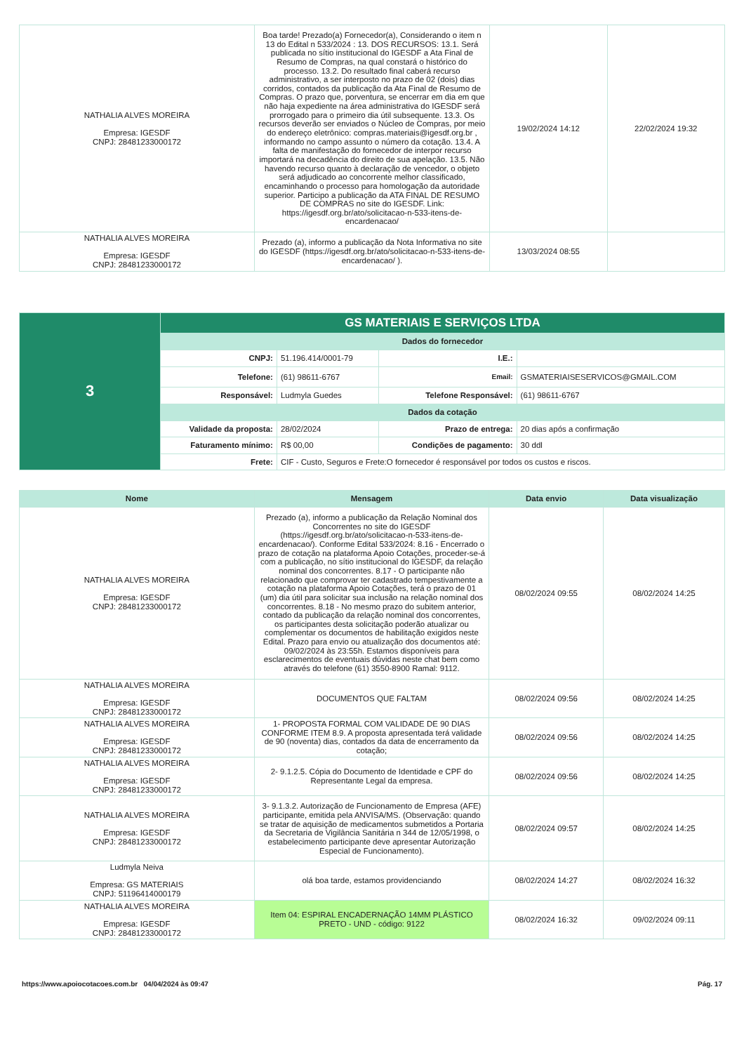| NATHALIA ALVES MOREIRA Empresa: IGESDF CNPJ: 28481233000172 | Boa tarde! Prezado(a) Fornecedor(a), Considerando o item n 13 do Edital n 533/2024 : 13. DOS RECURSOS: 13.1. Será publicada no sítio institucional do IGESDF a Ata Final de Resumo de Compras, na qual constará o histórico do processo. 13.2. Do resultado final caberá recurso administrativo, a ser interposto no prazo de 02 (dois) dias corridos, contados da publicação da Ata Final de Resumo de Compras. O prazo que, porventura, se encerrar em dia em que não haja expediente na área administrativa do IGESDF será prorrogado para o primeiro dia útil subsequente. 13.3. Os recursos deverão ser enviados o Núcleo de Compras, por meio do endereço eletrônico: compras.materiais@igesdf.org.br , informando no campo assunto o número da cotação. 13.4. A falta de manifestação do fornecedor de interpor recurso importará na decadência do direito de sua apelação. 13.5. Não havendo recurso quanto à declaração de vencedor, o objeto será adjudicado ao concorrente melhor classificado, encaminhando o processo para homologação da autoridade superior. Participo a publicação da ATA FINAL DE RESUMO DE COMPRAS no site do IGESDF. Link: https://igesdf.org.br/ato/solicitacao-n-533-itens-de-encardenacao/ | 19/02/2024 14:12 | 22/02/2024 19:32 |
| NATHALIA ALVES MOREIRA Empresa: IGESDF CNPJ: 28481233000172 | Prezado (a), informo a publicação da Nota Informativa no site do IGESDF (https://igesdf.org.br/ato/solicitacao-n-533-itens-de-encardenacao/ ). | 13/03/2024 08:55 | |
| 3 | GS MATERIAIS E SERVIÇOS LTDA | | | |
| | Dados do fornecedor | | | |
| | CNPJ: | 51.196.414/0001-79 | I.E.: | |
| | Telefone: | (61) 98611-6767 | Email: | GSMATERIAISESERVICOS@GMAIL.COM |
| | Responsável: | Ludmyla Guedes | Telefone Responsável: | (61) 98611-6767 |
| | Dados da cotação | | | |
| | Validade da proposta: | 28/02/2024 | Prazo de entrega: | 20 dias após a confirmação |
| | Faturamento mínimo: | R$ 00,00 | Condições de pagamento: | 30 ddl |
| | Frete: | CIF - Custo, Seguros e Frete:O fornecedor é responsável por todos os custos e riscos. | | |
| Nome | Mensagem | Data envio | Data visualização |
| --- | --- | --- | --- |
| NATHALIA ALVES MOREIRA Empresa: IGESDF CNPJ: 28481233000172 | Prezado (a), informo a publicação da Relação Nominal dos Concorrentes no site do IGESDF (https://igesdf.org.br/ato/solicitacao-n-533-itens-de-encardenacao/). Conforme Edital 533/2024: 8.16 - Encerrado o prazo de cotação na plataforma Apoio Cotações, proceder-se-á com a publicação, no sítio institucional do IGESDF, da relação nominal dos concorrentes. 8.17 - O participante não relacionado que comprovar ter cadastrado tempestivamente a cotação na plataforma Apoio Cotações, terá o prazo de 01 (um) dia útil para solicitar sua inclusão na relação nominal dos concorrentes. 8.18 - No mesmo prazo do subitem anterior, contado da publicação da relação nominal dos concorrentes, os participantes desta solicitação poderão atualizar ou complementar os documentos de habilitação exigidos neste Edital. Prazo para envio ou atualização dos documentos até: 09/02/2024 às 23:55h. Estamos disponíveis para esclarecimentos de eventuais dúvidas neste chat bem como através do telefone (61) 3550-8900 Ramal: 9112. | 08/02/2024 09:55 | 08/02/2024 14:25 |
| NATHALIA ALVES MOREIRA Empresa: IGESDF CNPJ: 28481233000172 | DOCUMENTOS QUE FALTAM | 08/02/2024 09:56 | 08/02/2024 14:25 |
| NATHALIA ALVES MOREIRA Empresa: IGESDF CNPJ: 28481233000172 | 1- PROPOSTA FORMAL COM VALIDADE DE 90 DIAS CONFORME ITEM 8.9. A proposta apresentada terá validade de 90 (noventa) dias, contados da data de encerramento da cotação; | 08/02/2024 09:56 | 08/02/2024 14:25 |
| NATHALIA ALVES MOREIRA Empresa: IGESDF CNPJ: 28481233000172 | 2- 9.1.2.5. Cópia do Documento de Identidade e CPF do Representante Legal da empresa. | 08/02/2024 09:56 | 08/02/2024 14:25 |
| NATHALIA ALVES MOREIRA Empresa: IGESDF CNPJ: 28481233000172 | 3- 9.1.3.2. Autorização de Funcionamento de Empresa (AFE) participante, emitida pela ANVISA/MS. (Observação: quando se tratar de aquisição de medicamentos submetidos a Portaria da Secretaria de Vigilância Sanitária n 344 de 12/05/1998, o estabelecimento participante deve apresentar Autorização Especial de Funcionamento). | 08/02/2024 09:57 | 08/02/2024 14:25 |
| Ludmyla Neiva Empresa: GS MATERIAIS CNPJ: 51196414000179 | olá boa tarde, estamos providenciando | 08/02/2024 14:27 | 08/02/2024 16:32 |
| NATHALIA ALVES MOREIRA Empresa: IGESDF CNPJ: 28481233000172 | Item 04: ESPIRAL ENCADERNAÇÃO 14MM PLÁSTICO PRETO - UND - código: 9122 | 08/02/2024 16:32 | 09/02/2024 09:11 |
https://www.apoiocotacoes.com.br 04/04/2024 às 09:47 Pág. 17